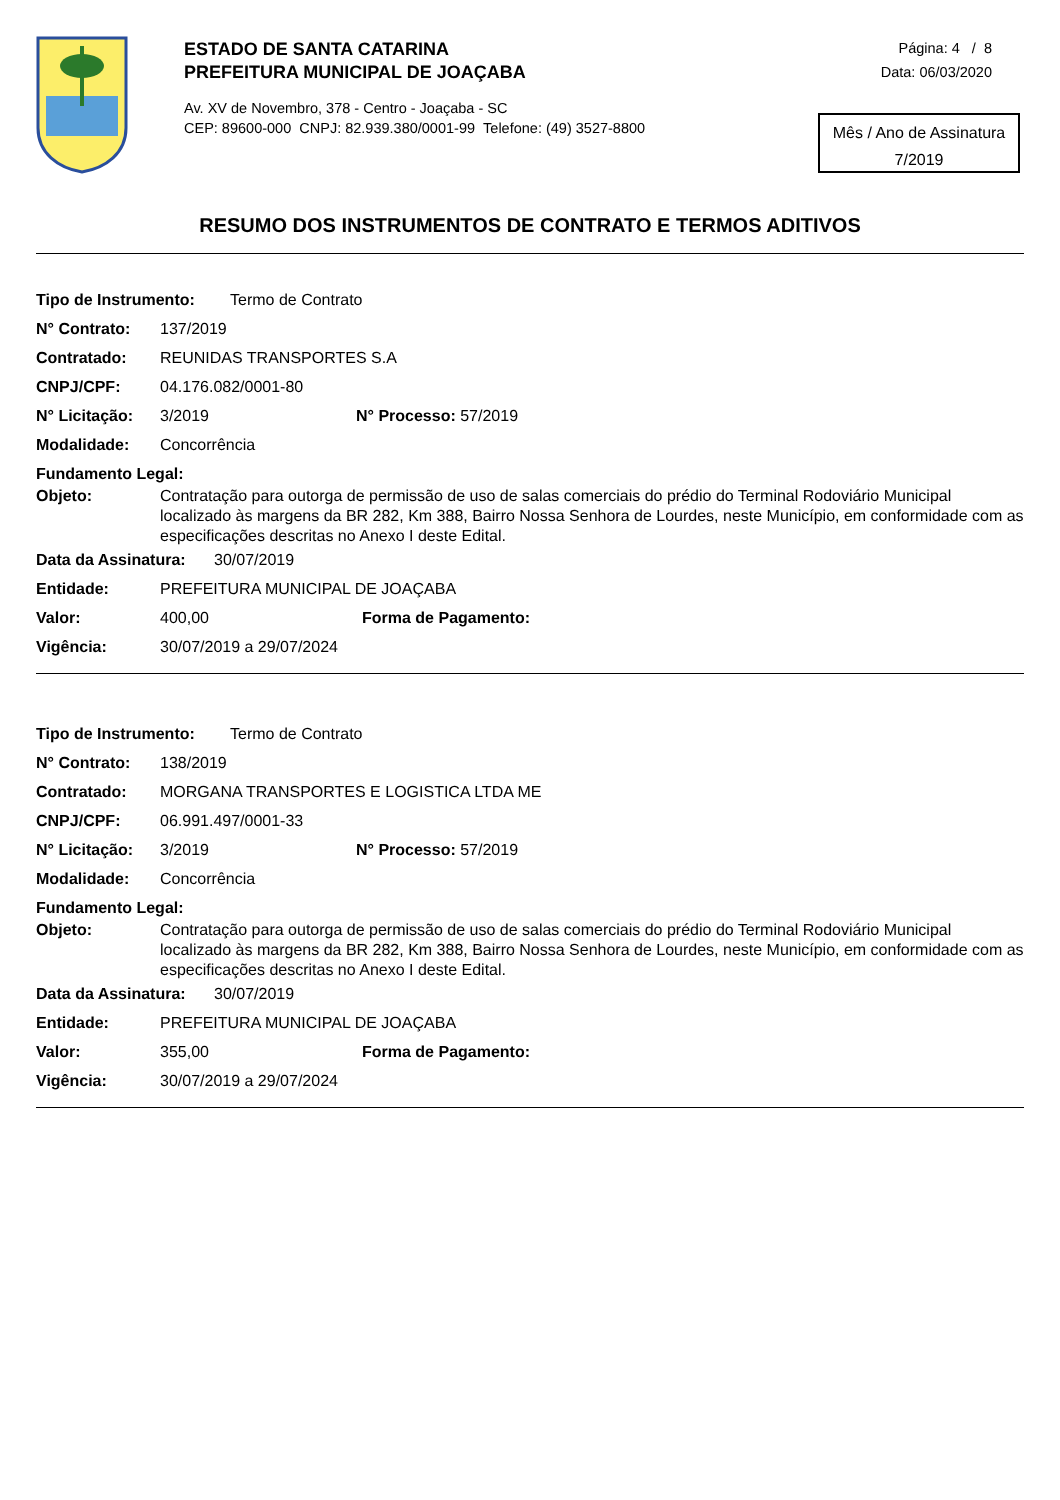ESTADO DE SANTA CATARINA
PREFEITURA MUNICIPAL DE JOAÇABA
Av. XV de Novembro, 378 - Centro - Joaçaba - SC
CEP: 89600-000 CNPJ: 82.939.380/0001-99 Telefone: (49) 3527-8800
Página: 4 / 8
Data: 06/03/2020
Mês / Ano de Assinatura
7/2019
RESUMO DOS INSTRUMENTOS DE CONTRATO E TERMOS ADITIVOS
Tipo de Instrumento: Termo de Contrato
N° Contrato: 137/2019
Contratado: REUNIDAS TRANSPORTES S.A
CNPJ/CPF: 04.176.082/0001-80
N° Licitação: 3/2019 N° Processo: 57/2019
Modalidade: Concorrência
Fundamento Legal:
Objeto: Contratação para outorga de permissão de uso de salas comerciais do prédio do Terminal Rodoviário Municipal localizado às margens da BR 282, Km 388, Bairro Nossa Senhora de Lourdes, neste Município, em conformidade com as especificações descritas no Anexo I deste Edital.
Data da Assinatura: 30/07/2019
Entidade: PREFEITURA MUNICIPAL DE JOAÇABA
Valor: 400,00 Forma de Pagamento:
Vigência: 30/07/2019 a 29/07/2024
Tipo de Instrumento: Termo de Contrato
N° Contrato: 138/2019
Contratado: MORGANA TRANSPORTES E LOGISTICA LTDA ME
CNPJ/CPF: 06.991.497/0001-33
N° Licitação: 3/2019 N° Processo: 57/2019
Modalidade: Concorrência
Fundamento Legal:
Objeto: Contratação para outorga de permissão de uso de salas comerciais do prédio do Terminal Rodoviário Municipal localizado às margens da BR 282, Km 388, Bairro Nossa Senhora de Lourdes, neste Município, em conformidade com as especificações descritas no Anexo I deste Edital.
Data da Assinatura: 30/07/2019
Entidade: PREFEITURA MUNICIPAL DE JOAÇABA
Valor: 355,00 Forma de Pagamento:
Vigência: 30/07/2019 a 29/07/2024